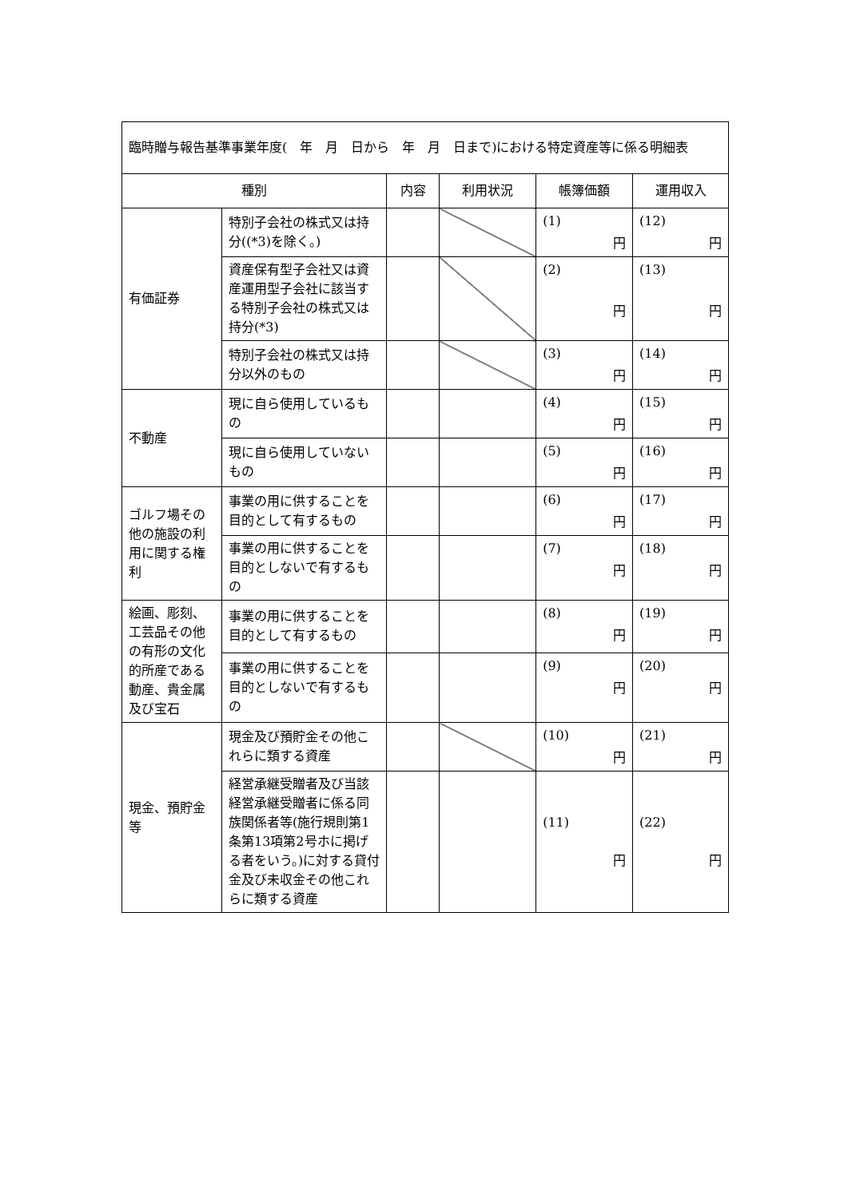| 臨時贈与報告基準事業年度( 年 月 日から 年 月 日まで)における特定資産等に係る明細表 | | | | | |
| 種別 | | 内容 | 利用状況 | 帳簿価額 | 運用収入 |
| 有価証券 | 特別子会社の株式又は持分((*3)を除く。) | | | (1) 円 | (12) 円 |
| | 資産保有型子会社又は資産運用型子会社に該当する特別子会社の株式又は持分(*3) | | | (2) 円 | (13) 円 |
| | 特別子会社の株式又は持分以外のもの | | | (3) 円 | (14) 円 |
| 不動産 | 現に自ら使用しているもの | | | (4) 円 | (15) 円 |
| | 現に自ら使用していないもの | | | (5) 円 | (16) 円 |
| ゴルフ場その他の施設の利用に関する権利 | 事業の用に供することを目的として有するもの | | | (6) 円 | (17) 円 |
| | 事業の用に供することを目的としないで有するもの | | | (7) 円 | (18) 円 |
| 絵画、彫刻、工芸品その他の有形の文化的所産である動産、貴金属及び宝石 | 事業の用に供することを目的として有するもの | | | (8) 円 | (19) 円 |
| | 事業の用に供することを目的としないで有するもの | | | (9) 円 | (20) 円 |
| 現金、預貯金等 | 現金及び預貯金その他これらに類する資産 | | | (10) 円 | (21) 円 |
| | 経営承継受贈者及び当該経営承継受贈者に係る同族関係者等(施行規則第1条第13項第2号ホに掲げる者をいう。)に対する貸付金及び未収金その他これらに類する資産 | | | (11) 円 | (22) 円 |